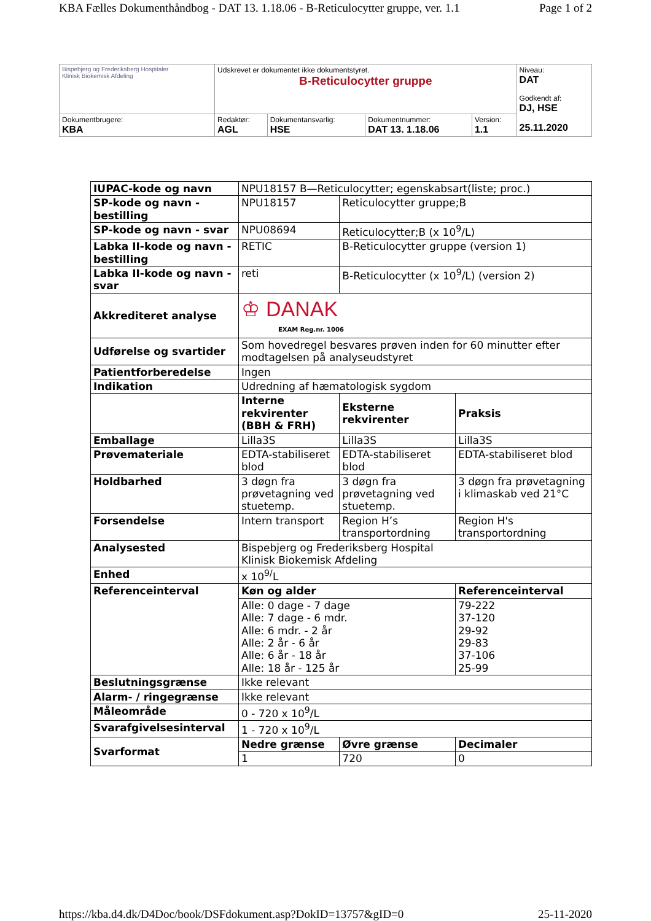KBA Fælles Dokumenthåndbog - DAT 13. 1.18.06 - B-Reticulocytter gruppe, ver. 1.1 Page 1 of 2
| Bispebjerg og Frederiksberg Hospitaler Klinisk Biokemisk Afdeling | Udskrevet er dokumentet ikke dokumentstyret. B-Reticulocytter gruppe | | | | Niveau: DAT Godkendt af: DJ, HSE 25.11.2020 |
| Dokumentbrugere: KBA | Redaktør: AGL | Dokumentansvarlig: HSE | Dokumentnummer: DAT 13. 1.18.06 | Version: 1.1 | |
| IUPAC-kode og navn | NPU18157 B—Reticulocytter; egenskabsart(liste; proc.) | | | |
| SP-kode og navn - bestilling | NPU18157 | Reticulocytter gruppe;B | | |
| SP-kode og navn - svar | NPU08694 | Reticulocytter;B (x 10<sup>9</sup>/L) | | |
| Labka II-kode og navn - bestilling | RETIC | B-Reticulocytter gruppe (version 1) | | |
| Labka II-kode og navn - svar | reti | B-Reticulocytter (x 10<sup>9</sup>/L) (version 2) | | |
| Akkrediteret analyse | ♔ DANAK EXAM Reg.nr. 1006 | | | |
| Udførelse og svartider | Som hovedregel besvares prøven inden for 60 minutter efter modtagelsen på analyseudstyret | | | |
| Patientforberedelse | Ingen | | | |
| Indikation | Udredning af hæmatologisk sygdom | | | |
| | Interne rekvirenter (BBH & FRH) | | Eksterne rekvirenter | Praksis |
| Emballage | Lilla3S | | Lilla3S | Lilla3S |
| Prøvemateriale | EDTA-stabiliseret blod | | EDTA-stabiliseret blod | EDTA-stabiliseret blod |
| Holdbarhed | 3 døgn fra prøvetagning ved stuetemp. | | 3 døgn fra prøvetagning ved stuetemp. | 3 døgn fra prøvetagning i klimaskab ved 21°C |
| Forsendelse | Intern transport | | Region H’s transportordning | Region H's transportordning |
| Analysested | Bispebjerg og Frederiksberg Hospital Klinisk Biokemisk Afdeling | | | |
| Enhed | x 10<sup>9/</sup>L | | | |
| Referenceinterval | Køn og alder | | | Referenceinterval |
| | Alle: 0 dage - 7 dage Alle: 7 dage - 6 mdr. Alle: 6 mdr. - 2 år Alle: 2 år - 6 år Alle: 6 år - 18 år Alle: 18 år - 125 år | | | 79-222 37-120 29-92 29-83 37-106 25-99 |
| Beslutningsgrænse | Ikke relevant | | | |
| Alarm- / ringegrænse | Ikke relevant | | | |
| Måleområde | 0 - 720 x 10<sup>9</sup>/L | | | |
| Svarafgivelsesinterval | 1 - 720 x 10<sup>9</sup>/L | | | |
| Svarformat | Nedre grænse | | Øvre grænse | Decimaler |
| | 1 | | 720 | 0 |
https://kba.d4.dk/D4Doc/book/DSFdokument.asp?DokID=13757&gID=0 25-11-2020